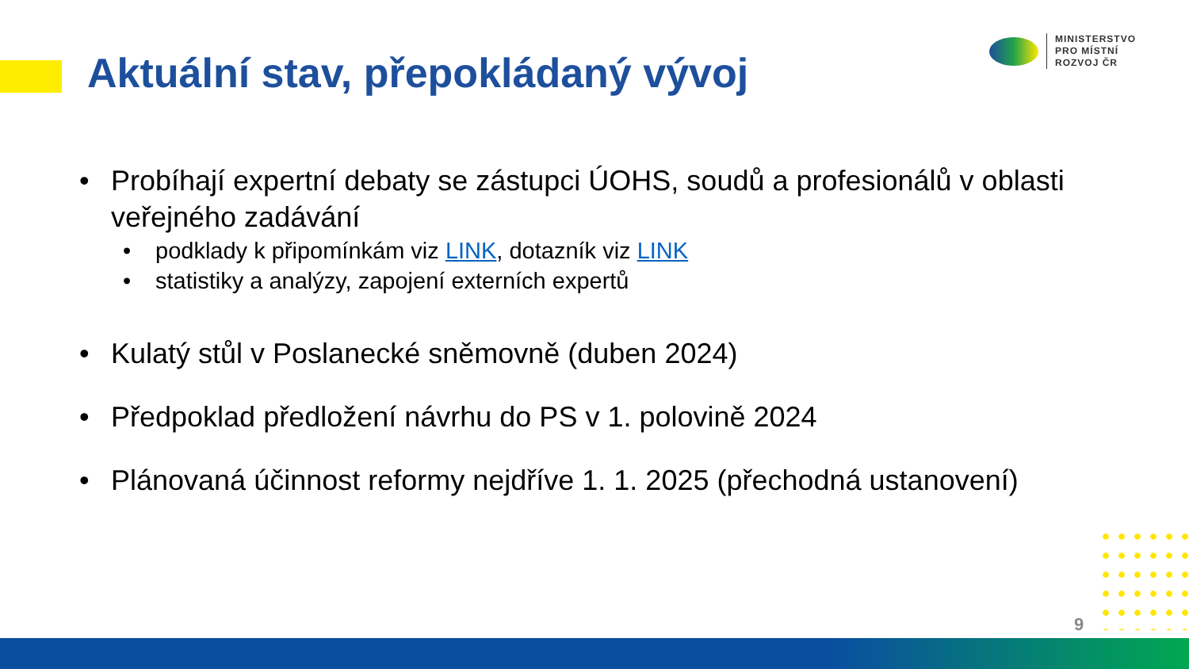Aktuální stav, přepokládaný vývoj
MINISTERSTVO
PRO MÍSTNÍ
ROZVOJ ČR
• Probíhají expertní debaty se zástupci ÚOHS, soudů a profesionálů v oblasti veřejného zadávání
• podklady k připomínkám viz LINK, dotazník viz LINK
• statistiky a analýzy, zapojení externích expertů
• Kulatý stůl v Poslanecké sněmovně (duben 2024)
• Předpoklad předložení návrhu do PS v 1. polovině 2024
• Plánovaná účinnost reformy nejdříve 1. 1. 2025 (přechodná ustanovení)
9